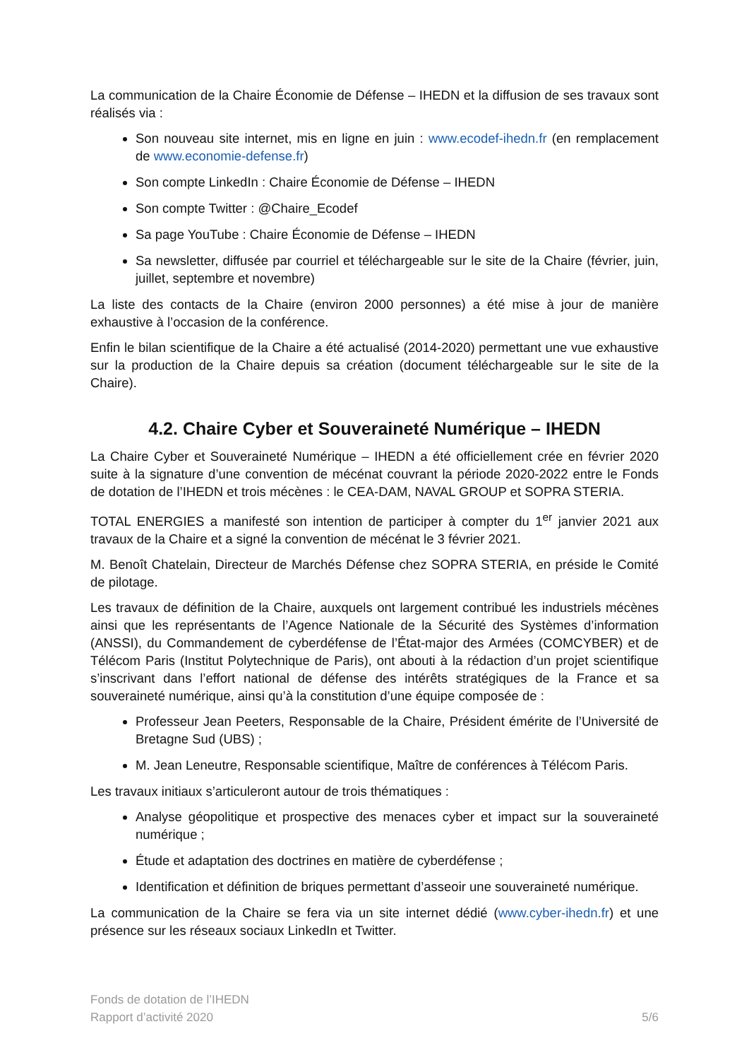La communication de la Chaire Économie de Défense – IHEDN et la diffusion de ses travaux sont réalisés via :
Son nouveau site internet, mis en ligne en juin : www.ecodef-ihedn.fr (en remplacement de www.economie-defense.fr)
Son compte LinkedIn : Chaire Économie de Défense – IHEDN
Son compte Twitter : @Chaire_Ecodef
Sa page YouTube : Chaire Économie de Défense – IHEDN
Sa newsletter, diffusée par courriel et téléchargeable sur le site de la Chaire (février, juin, juillet, septembre et novembre)
La liste des contacts de la Chaire (environ 2000 personnes) a été mise à jour de manière exhaustive à l’occasion de la conférence.
Enfin le bilan scientifique de la Chaire a été actualisé (2014-2020) permettant une vue exhaustive sur la production de la Chaire depuis sa création (document téléchargeable sur le site de la Chaire).
4.2. Chaire Cyber et Souveraineté Numérique – IHEDN
La Chaire Cyber et Souveraineté Numérique – IHEDN a été officiellement crée en février 2020 suite à la signature d’une convention de mécénat couvrant la période 2020-2022 entre le Fonds de dotation de l’IHEDN et trois mécènes : le CEA-DAM, NAVAL GROUP et SOPRA STERIA.
TOTAL ENERGIES a manifesté son intention de participer à compter du 1<sup>er</sup> janvier 2021 aux travaux de la Chaire et a signé la convention de mécénat le 3 février 2021.
M. Benoît Chatelain, Directeur de Marchés Défense chez SOPRA STERIA, en préside le Comité de pilotage.
Les travaux de définition de la Chaire, auxquels ont largement contribué les industriels mécènes ainsi que les représentants de l’Agence Nationale de la Sécurité des Systèmes d’information (ANSSI), du Commandement de cyberdéfense de l’État-major des Armées (COMCYBER) et de Télécom Paris (Institut Polytechnique de Paris), ont abouti à la rédaction d’un projet scientifique s’inscrivant dans l’effort national de défense des intérêts stratégiques de la France et sa souveraineté numérique, ainsi qu’à la constitution d’une équipe composée de :
Professeur Jean Peeters, Responsable de la Chaire, Président émérite de l’Université de Bretagne Sud (UBS) ;
M. Jean Leneutre, Responsable scientifique, Maître de conférences à Télécom Paris.
Les travaux initiaux s’articuleront autour de trois thématiques :
Analyse géopolitique et prospective des menaces cyber et impact sur la souveraineté numérique ;
Étude et adaptation des doctrines en matière de cyberdéfense ;
Identification et définition de briques permettant d’asseoir une souveraineté numérique.
La communication de la Chaire se fera via un site internet dédié (www.cyber-ihedn.fr) et une présence sur les réseaux sociaux LinkedIn et Twitter.
Fonds de dotation de l’IHEDN
Rapport d’activité 2020
5/6